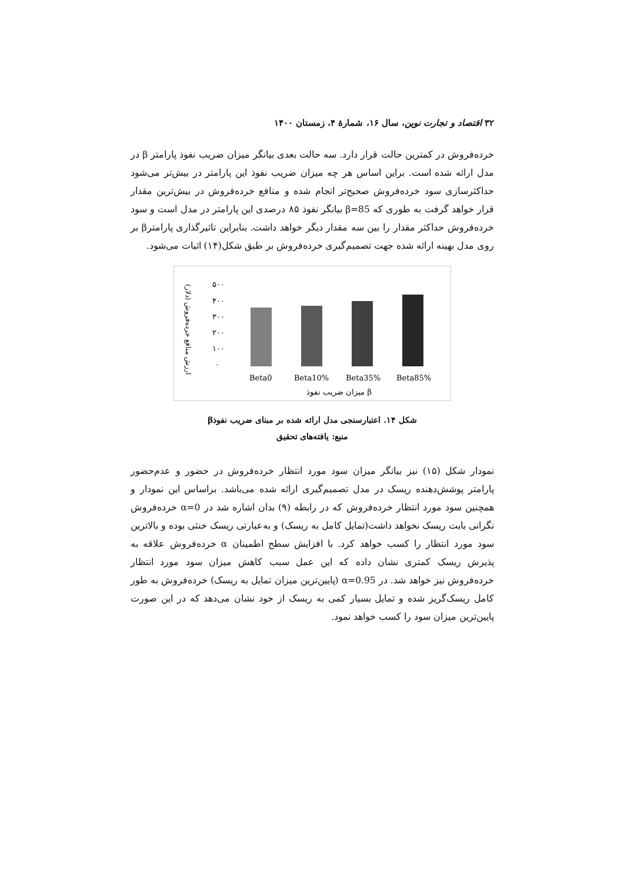۳۲ اقتصاد و تجارت نوین، سال ۱۶، شمارهٔ ۴، زمستان ۱۴۰۰
خرده‌فروش در کمترین حالت قرار دارد. سه حالت بعدی بیانگر میزان ضریب نفوذ پارامتر β در مدل ارائه شده است. براین اساس هر چه میزان ضریب نفوذ این پارامتر در بیش‌تر می‌شود حداکثرسازی سود خرده‌فروش صحیح‌تر انجام شده و منافع خرده‌فروش در بیش‌ترین مقدار قرار خواهد گرفت به طوری که β=85 بیانگر نفوذ ۸۵ درصدی این پارامتر در مدل است و سود خرده‌فروش حداکثر مقدار را بین سه مقدار دیگر خواهد داشت. بنابراین تاثیرگذاری پارامترβ بر روی مدل بهینه ارائه شده جهت تصمیم‌گیری خرده‌فروش بر طبق شکل(۱۴) اثبات می‌شود.
ارزش منافع خرده‌فروش (دلار)
۵۰۰
۴۰۰
۳۰۰
۲۰۰
۱۰۰
۰
Beta0
Beta10%
Beta35%
Beta85%
میزان ضریب نفوذ β
شکل ۱۴. اعتبارسنجی مدل ارائه شده بر مبنای ضریب نفوذβ
منبع: یافته‌های تحقیق
نمودار شکل (۱۵) نیز بیانگر میزان سود مورد انتظار خرده‌فروش در حضور و عدم‌حضور پارامتر پوشش‌دهنده ریسک در مدل تصمیم‌گیری ارائه شده می‌باشد. براساس این نمودار و همچنین سود مورد انتظار خرده‌فروش که در رابطه (۹) بدان اشاره شد در α=0 خرده‌فروش نگرانی بابت ریسک نخواهد داشت(تمایل کامل به ریسک) و به‌عبارتی ریسک خنثی بوده و بالاترین سود مورد انتظار را کسب خواهد کرد. با افزایش سطح اطمینان α خرده‌فروش علاقه به پذیرش ریسک کمتری نشان داده که این عمل سبب کاهش میزان سود مورد انتظار خرده‌فروش نیز خواهد شد. در α=0.95 (پایین‌ترین میزان تمایل به ریسک) خرده‌فروش به طور کامل ریسک‌گریز شده و تمایل بسیار کمی به ریسک از خود نشان می‌دهد که در این صورت پایین‌ترین میزان سود را کسب خواهد نمود.